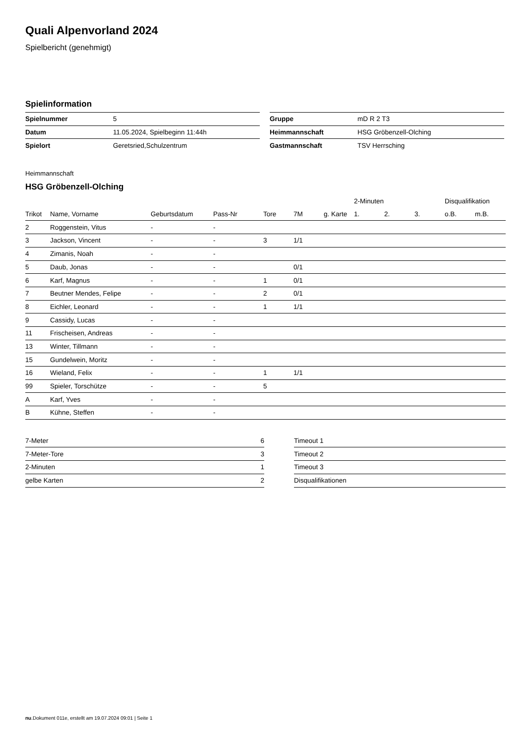Quali Alpenvorland 2024
Spielbericht (genehmigt)
Spielinformation
| Spielnummer | 5 |
| Datum | 11.05.2024, Spielbeginn 11:44h |
| Spielort | Geretsried,Schulzentrum |
| Gruppe | mD R 2 T3 |
| Heimmannschaft | HSG Gröbenzell-Olching |
| Gastmannschaft | TSV Herrsching |
Heimmannschaft
HSG Gröbenzell-Olching
| | | | | | | | 2-Minuten | | | Disqualifikation | |
| --- | --- | --- | --- | --- | --- | --- | --- | --- | --- | --- | --- |
| Trikot | Name, Vorname | Geburtsdatum | Pass-Nr | Tore | 7M | g. Karte | 1. | 2. | 3. | o.B. | m.B. |
| 2 | Roggenstein, Vitus | - | - | | | | | | | | |
| 3 | Jackson, Vincent | - | - | 3 | 1/1 | | | | | | |
| 4 | Zimanis, Noah | - | - | | | | | | | | |
| 5 | Daub, Jonas | - | - | | 0/1 | | | | | | |
| 6 | Karf, Magnus | - | - | 1 | 0/1 | | | | | | |
| 7 | Beutner Mendes, Felipe | - | - | 2 | 0/1 | | | | | | |
| 8 | Eichler, Leonard | - | - | 1 | 1/1 | | | | | | |
| 9 | Cassidy, Lucas | - | - | | | | | | | | |
| 11 | Frischeisen, Andreas | - | - | | | | | | | | |
| 13 | Winter, Tillmann | - | - | | | | | | | | |
| 15 | Gundelwein, Moritz | - | - | | | | | | | | |
| 16 | Wieland, Felix | - | - | 1 | 1/1 | | | | | | |
| 99 | Spieler, Torschütze | - | - | 5 | | | | | | | |
| A | Karf, Yves | - | - | | | | | | | | |
| B | Kühne, Steffen | - | - | | | | | | | | |
| 7-Meter | 6 |
| 7-Meter-Tore | 3 |
| 2-Minuten | 1 |
| gelbe Karten | 2 |
| Timeout 1 |
| Timeout 2 |
| Timeout 3 |
| Disqualifikationen |
nu.Dokument 011e, erstellt am 19.07.2024 09:01 | Seite 1